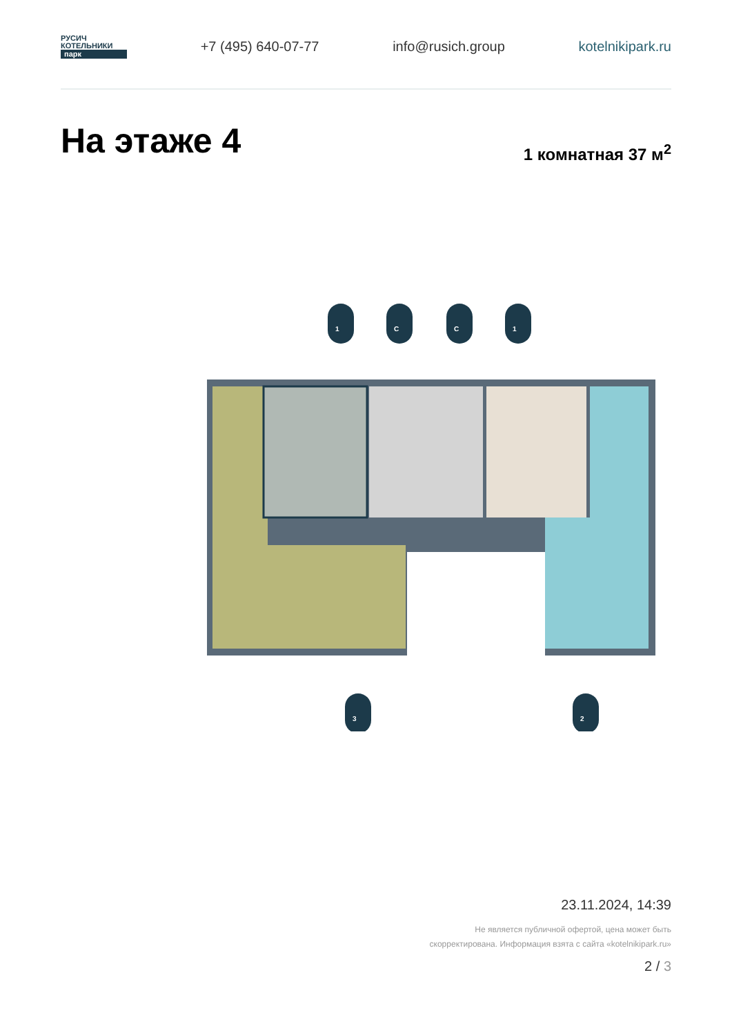РУСИЧ
КОТЕЛЬНИКИ
парк
+7 (495) 640-07-77 info@rusich.group kotelnikipark.ru
На этаже 4 1 комнатная 37 м<sup>2</sup>
1
С
С
1
3
2
23.11.2024, 14:39
Не является публичной офертой, цена может быть скорректирована. Информация взята с сайта «kotelnikipark.ru»
2 / 3